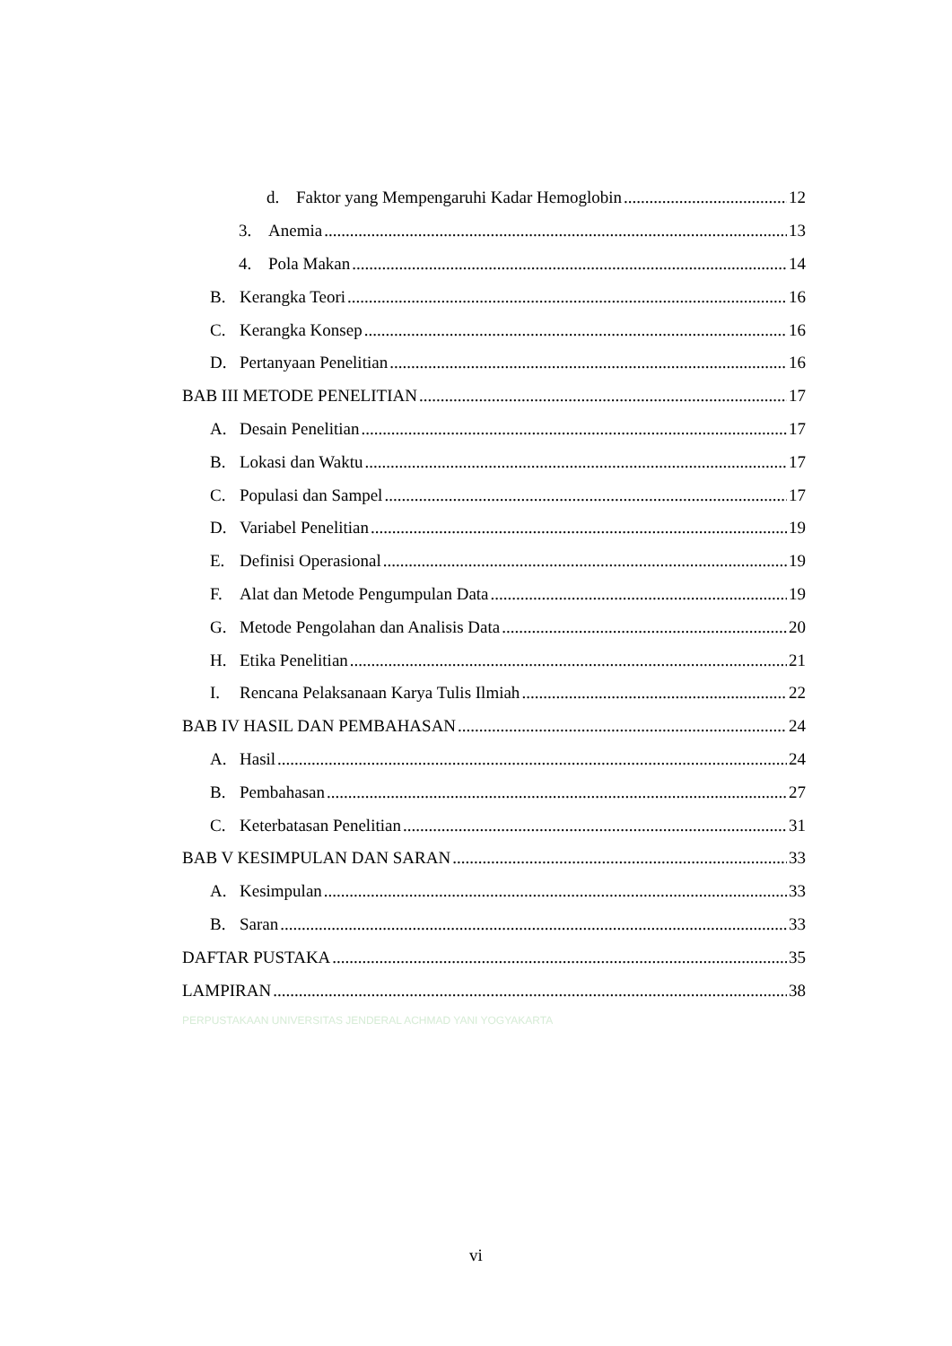d. Faktor yang Mempengaruhi Kadar Hemoglobin 12
3. Anemia 13
4. Pola Makan 14
B. Kerangka Teori 16
C. Kerangka Konsep 16
D. Pertanyaan Penelitian 16
BAB III METODE PENELITIAN 17
A. Desain Penelitian 17
B. Lokasi dan Waktu 17
C. Populasi dan Sampel 17
D. Variabel Penelitian 19
E. Definisi Operasional 19
F. Alat dan Metode Pengumpulan Data 19
G. Metode Pengolahan dan Analisis Data 20
H. Etika Penelitian 21
I. Rencana Pelaksanaan Karya Tulis Ilmiah 22
BAB IV HASIL DAN PEMBAHASAN 24
A. Hasil 24
B. Pembahasan 27
C. Keterbatasan Penelitian 31
BAB V KESIMPULAN DAN SARAN 33
A. Kesimpulan 33
B. Saran 33
DAFTAR PUSTAKA 35
LAMPIRAN 38
PERPUSTAKAAN UNIVERSITAS JENDERAL ACHMAD YANI YOGYAKARTA
vi